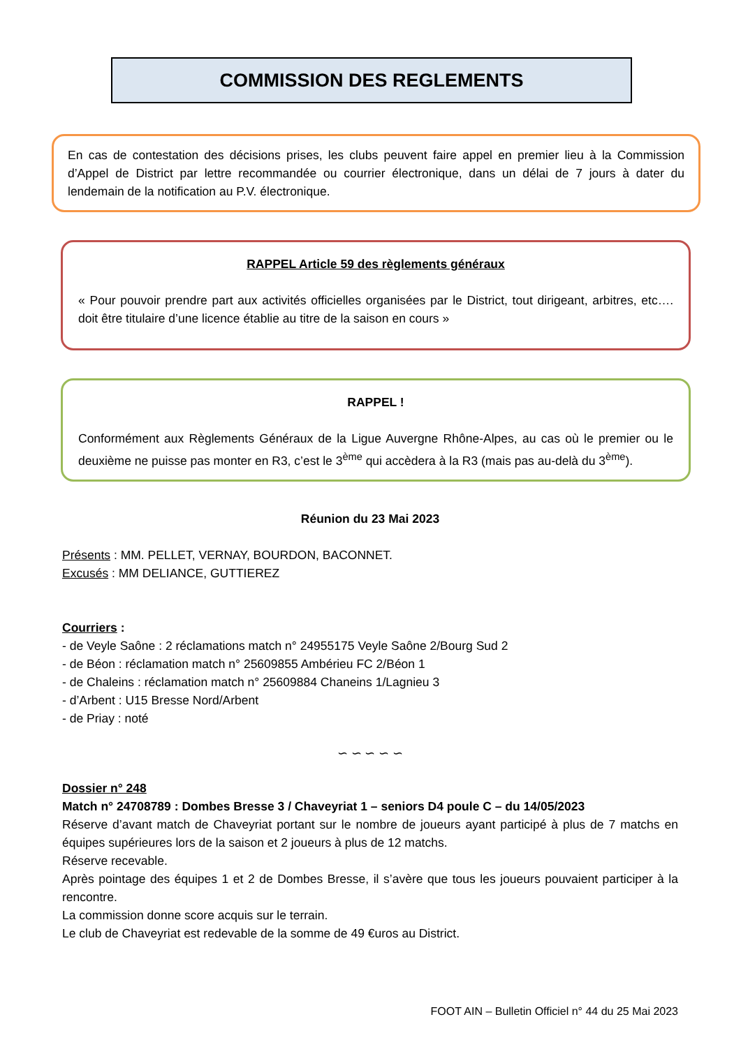COMMISSION DES REGLEMENTS
En cas de contestation des décisions prises, les clubs peuvent faire appel en premier lieu à la Commission d’Appel de District par lettre recommandée ou courrier électronique, dans un délai de 7 jours à dater du lendemain de la notification au P.V. électronique.
RAPPEL Article 59 des règlements généraux
« Pour pouvoir prendre part aux activités officielles organisées par le District, tout dirigeant, arbitres, etc…. doit être titulaire d’une licence établie au titre de la saison en cours »
RAPPEL !
Conformément aux Règlements Généraux de la Ligue Auvergne Rhône-Alpes, au cas où le premier ou le deuxième ne puisse pas monter en R3, c’est le 3<sup>ème</sup> qui accèdera à la R3 (mais pas au-delà du 3<sup>ème</sup>).
Réunion du 23 Mai 2023
Présents : MM. PELLET, VERNAY, BOURDON, BACONNET.
Excusés : MM DELIANCE, GUTTIEREZ
Courriers :
- de Veyle Saône : 2 réclamations match n° 24955175 Veyle Saône 2/Bourg Sud 2
- de Béon : réclamation match n° 25609855 Ambérieu FC 2/Béon 1
- de Chaleins : réclamation match n° 25609884 Chaneins 1/Lagnieu 3
- d’Arbent : U15 Bresse Nord/Arbent
- de Priay : noté
∽ ∽ ∽ ∽ ∽
Dossier n° 248
Match n° 24708789 : Dombes Bresse 3 / Chaveyriat 1 – seniors D4 poule C – du 14/05/2023
Réserve d’avant match de Chaveyriat portant sur le nombre de joueurs ayant participé à plus de 7 matchs en équipes supérieures lors de la saison et 2 joueurs à plus de 12 matchs.
Réserve recevable.
Après pointage des équipes 1 et 2 de Dombes Bresse, il s’avère que tous les joueurs pouvaient participer à la rencontre.
La commission donne score acquis sur le terrain.
Le club de Chaveyriat est redevable de la somme de 49 €uros au District.
FOOT AIN – Bulletin Officiel n° 44 du 25 Mai 2023